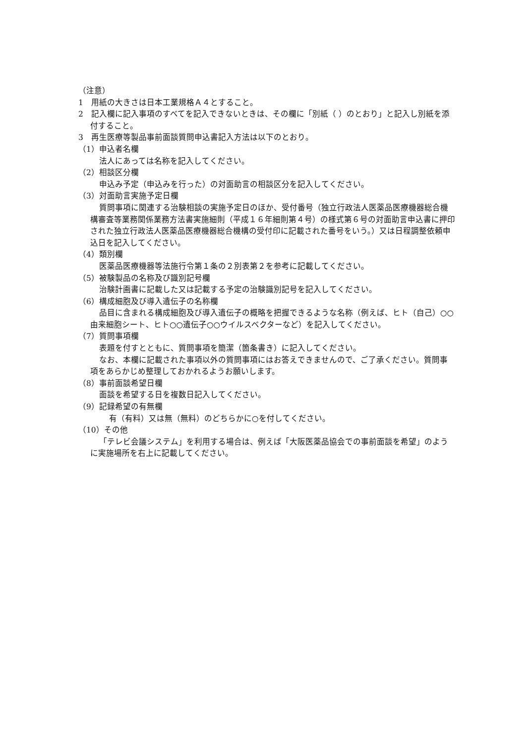（注意）
1　用紙の大きさは日本工業規格Ａ４とすること。
2　記入欄に記入事項のすべてを記入できないときは、その欄に「別紙（ ）のとおり」と記入し別紙を添付すること。
3　再生医療等製品事前面談質問申込書記入方法は以下のとおり。
（1）申込者名欄
法人にあっては名称を記入してください。
（2）相談区分欄
申込み予定（申込みを行った）の対面助言の相談区分を記入してください。
（3）対面助言実施予定日欄
質問事項に関連する治験相談の実施予定日のほか、受付番号（独立行政法人医薬品医療機器総合機構審査等業務関係業務方法書実施細則（平成１６年細則第４号）の様式第６号の対面助言申込書に押印された独立行政法人医薬品医療機器総合機構の受付印に記載された番号をいう。）又は日程調整依頼申込日を記入してください。
（4）類別欄
医薬品医療機器等法施行令第１条の２別表第２を参考に記載してください。
（5）被験製品の名称及び識別記号欄
治験計画書に記載した又は記載する予定の治験識別記号を記入してください。
（6）構成細胞及び導入遺伝子の名称欄
品目に含まれる構成細胞及び導入遺伝子の概略を把握できるような名称（例えば、ヒト（自己）○○由来細胞シート、ヒト○○遺伝子○○ウイルスベクターなど）を記入してください。
（7）質問事項欄
表題を付すとともに、質問事項を簡潔（箇条書き）に記入してください。
なお、本欄に記載された事項以外の質問事項にはお答えできませんので、ご了承ください。質問事項をあらかじめ整理しておかれるようお願いします。
（8）事前面談希望日欄
面談を希望する日を複数日記入してください。
（9）記録希望の有無欄
有（有料）又は無（無料）のどちらかに○を付してください。
（10）その他
「テレビ会議システム」を利用する場合は、例えば「大阪医薬品協会での事前面談を希望」のように実施場所を右上に記載してください。